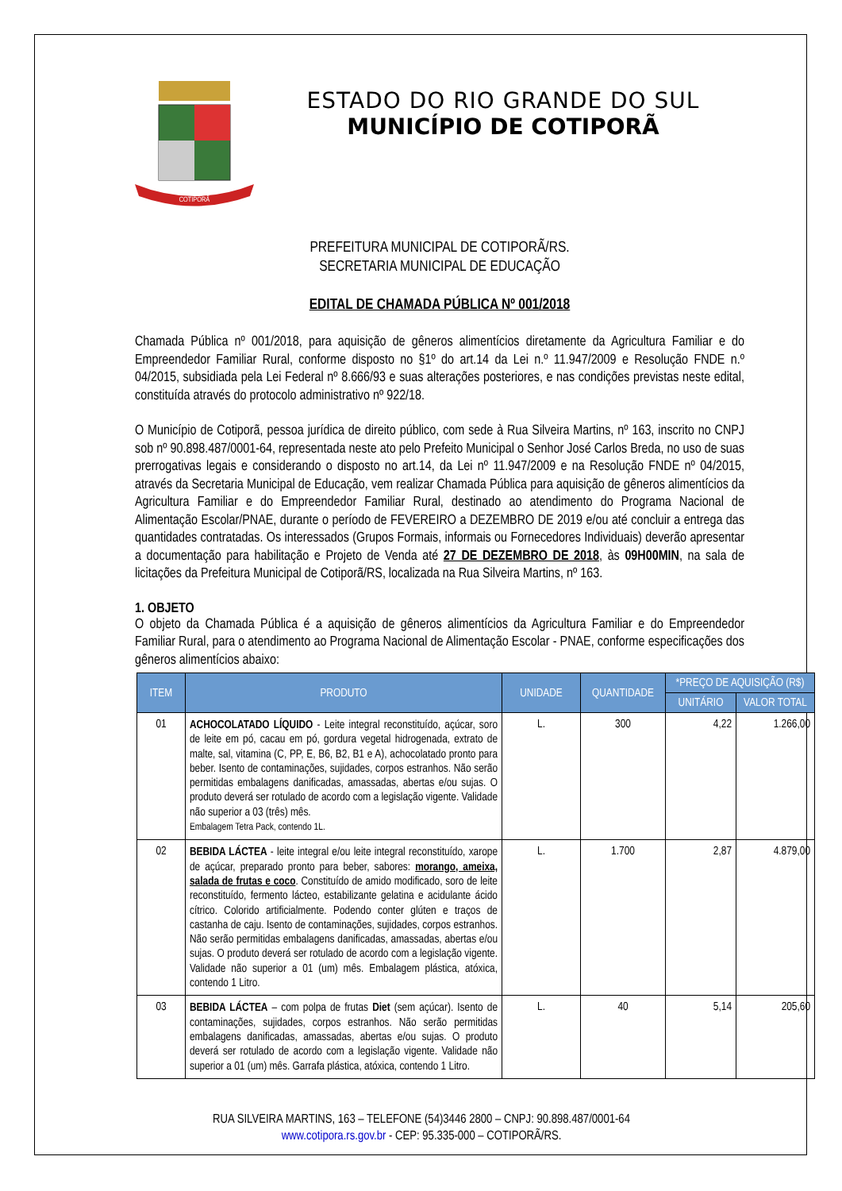COTIPORÃ
ESTADO DO RIO GRANDE DO SUL
MUNICÍPIO DE COTIPORÃ
PREFEITURA MUNICIPAL DE COTIPORÃ/RS.
SECRETARIA MUNICIPAL DE EDUCAÇÃO
EDITAL DE CHAMADA PÚBLICA Nº 001/2018
Chamada Pública nº 001/2018, para aquisição de gêneros alimentícios diretamente da Agricultura Familiar e do Empreendedor Familiar Rural, conforme disposto no §1º do art.14 da Lei n.º 11.947/2009 e Resolução FNDE n.º 04/2015, subsidiada pela Lei Federal nº 8.666/93 e suas alterações posteriores, e nas condições previstas neste edital, constituída através do protocolo administrativo nº 922/18.
O Município de Cotiporã, pessoa jurídica de direito público, com sede à Rua Silveira Martins, nº 163, inscrito no CNPJ sob nº 90.898.487/0001-64, representada neste ato pelo Prefeito Municipal o Senhor José Carlos Breda, no uso de suas prerrogativas legais e considerando o disposto no art.14, da Lei nº 11.947/2009 e na Resolução FNDE nº 04/2015, através da Secretaria Municipal de Educação, vem realizar Chamada Pública para aquisição de gêneros alimentícios da Agricultura Familiar e do Empreendedor Familiar Rural, destinado ao atendimento do Programa Nacional de Alimentação Escolar/PNAE, durante o período de FEVEREIRO a DEZEMBRO DE 2019 e/ou até concluir a entrega das quantidades contratadas. Os interessados (Grupos Formais, informais ou Fornecedores Individuais) deverão apresentar a documentação para habilitação e Projeto de Venda até 27 DE DEZEMBRO DE 2018, às 09H00MIN, na sala de licitações da Prefeitura Municipal de Cotiporã/RS, localizada na Rua Silveira Martins, nº 163.
1. OBJETO
O objeto da Chamada Pública é a aquisição de gêneros alimentícios da Agricultura Familiar e do Empreendedor Familiar Rural, para o atendimento ao Programa Nacional de Alimentação Escolar - PNAE, conforme especificações dos gêneros alimentícios abaixo:
| ITEM | PRODUTO | UNIDADE | QUANTIDADE | *PREÇO DE AQUISIÇÃO (R$) | |
| --- | --- | --- | --- | --- | --- |
| | | | | UNITÁRIO | VALOR TOTAL |
| 01 | ACHOCOLATADO LÍQUIDO - Leite integral reconstituído, açúcar, soro de leite em pó, cacau em pó, gordura vegetal hidrogenada, extrato de malte, sal, vitamina (C, PP, E, B6, B2, B1 e A), achocolatado pronto para beber. Isento de contaminações, sujidades, corpos estranhos. Não serão permitidas embalagens danificadas, amassadas, abertas e/ou sujas. O produto deverá ser rotulado de acordo com a legislação vigente. Validade não superior a 03 (três) mês. Embalagem Tetra Pack, contendo 1L. | L. | 300 | 4,22 | 1.266,00 |
| 02 | BEBIDA LÁCTEA - leite integral e/ou leite integral reconstituído, xarope de açúcar, preparado pronto para beber, sabores: morango, ameixa, salada de frutas e coco . Constituído de amido modificado, soro de leite reconstituído, fermento lácteo, estabilizante gelatina e acidulante ácido cítrico. Colorido artificialmente. Podendo conter glúten e traços de castanha de caju. Isento de contaminações, sujidades, corpos estranhos. Não serão permitidas embalagens danificadas, amassadas, abertas e/ou sujas. O produto deverá ser rotulado de acordo com a legislação vigente. Validade não superior a 01 (um) mês. Embalagem plástica, atóxica, contendo 1 Litro. | L. | 1.700 | 2,87 | 4.879,00 |
| 03 | BEBIDA LÁCTEA – com polpa de frutas Diet (sem açúcar). Isento de contaminações, sujidades, corpos estranhos. Não serão permitidas embalagens danificadas, amassadas, abertas e/ou sujas. O produto deverá ser rotulado de acordo com a legislação vigente. Validade não superior a 01 (um) mês. Garrafa plástica, atóxica, contendo 1 Litro. | L. | 40 | 5,14 | 205,60 |
RUA SILVEIRA MARTINS, 163 – TELEFONE (54)3446 2800 – CNPJ: 90.898.487/0001-64
www.cotipora.rs.gov.br - CEP: 95.335-000 – COTIPORÃ/RS.